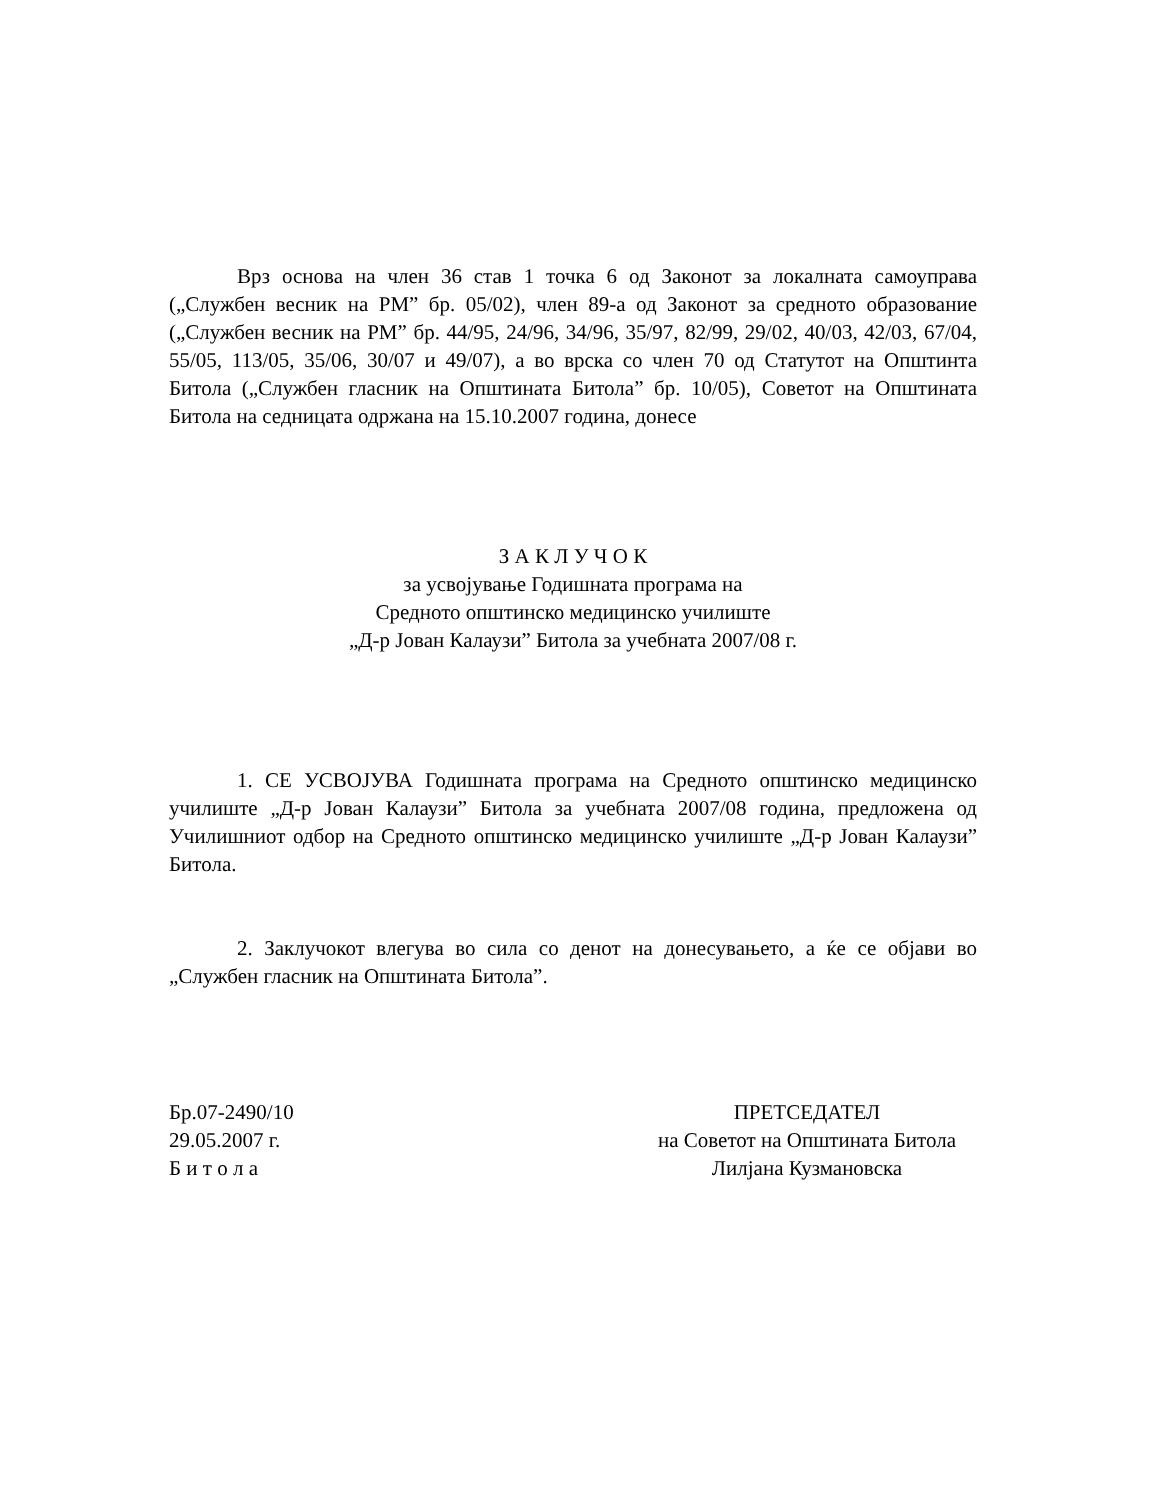Врз основа на член 36 став 1 точка 6 од Законот за локалната самоуправа („Службен весник на РМ” бр. 05/02), член 89-а од Законот за средното образование („Службен весник на РМ” бр. 44/95, 24/96, 34/96, 35/97, 82/99, 29/02, 40/03, 42/03, 67/04, 55/05, 113/05, 35/06, 30/07 и 49/07), а во врска со член 70 од Статутот на Општинта Битола („Службен гласник на Општината Битола” бр. 10/05), Советот на Општината Битола на седницата одржана на 15.10.2007 година, донесе
З А К Л У Ч О К
за усвојување Годишната програма на
Средното општинско медицинско училиште
„Д-р Јован Калаузи” Битола за учебната 2007/08 г.
1. СЕ УСВОЈУВА Годишната програма на Средното општинско медицинско училиште „Д-р Јован Калаузи” Битола за учебната 2007/08 година, предложена од Училишниот одбор на Средното општинско медицинско училиште „Д-р Јован Калаузи” Битола.
2. Заклучокот влегува во сила со денот на донесувањето, а ќе се објави во „Службен гласник на Општината Битола”.
Бр.07-2490/10
29.05.2007 г.
Б и т о л а
ПРЕТСЕДАТЕЛ
на Советот на Општината Битола
Лилјана Кузмановска